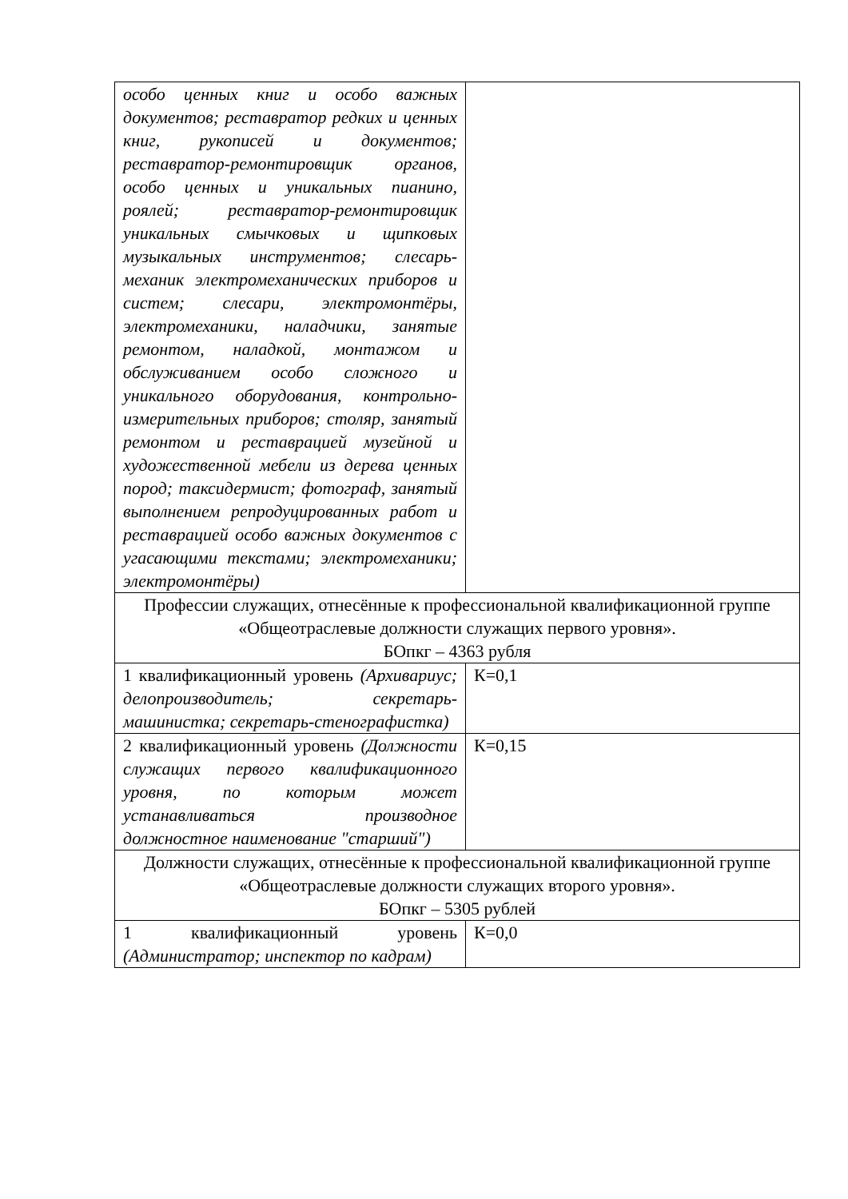| особо ценных книг и особо важных документов; реставратор редких и ценных книг, рукописей и документов; реставратор-ремонтировщик органов, особо ценных и уникальных пианино, роялей; реставратор-ремонтировщик уникальных смычковых и щипковых музыкальных инструментов; слесарь-механик электромеханических приборов и систем; слесари, электромонтёры, электромеханики, наладчики, занятые ремонтом, наладкой, монтажом и обслуживанием особо сложного и уникального оборудования, контрольно-измерительных приборов; столяр, занятый ремонтом и реставрацией музейной и художественной мебели из дерева ценных пород; таксидермист; фотограф, занятый выполнением репродуцированных работ и реставрацией особо важных документов с угасающими текстами; электромеханики; электромонтёры) | |
| Профессии служащих, отнесённые к профессиональной квалификационной группе «Общеотраслевые должности служащих первого уровня». БОпкг – 4363 рубля | |
| 1 квалификационный уровень (Архивариус; делопроизводитель; секретарь-машинистка; секретарь-стенографистка) | К=0,1 |
| 2 квалификационный уровень (Должности служащих первого квалификационного уровня, по которым может устанавливаться производное должностное наименование "старший") | К=0,15 |
| Должности служащих, отнесённые к профессиональной квалификационной группе «Общеотраслевые должности служащих второго уровня». БОпкг – 5305 рублей | |
| 1 квалификационный уровень (Администратор; инспектор по кадрам) | К=0,0 |